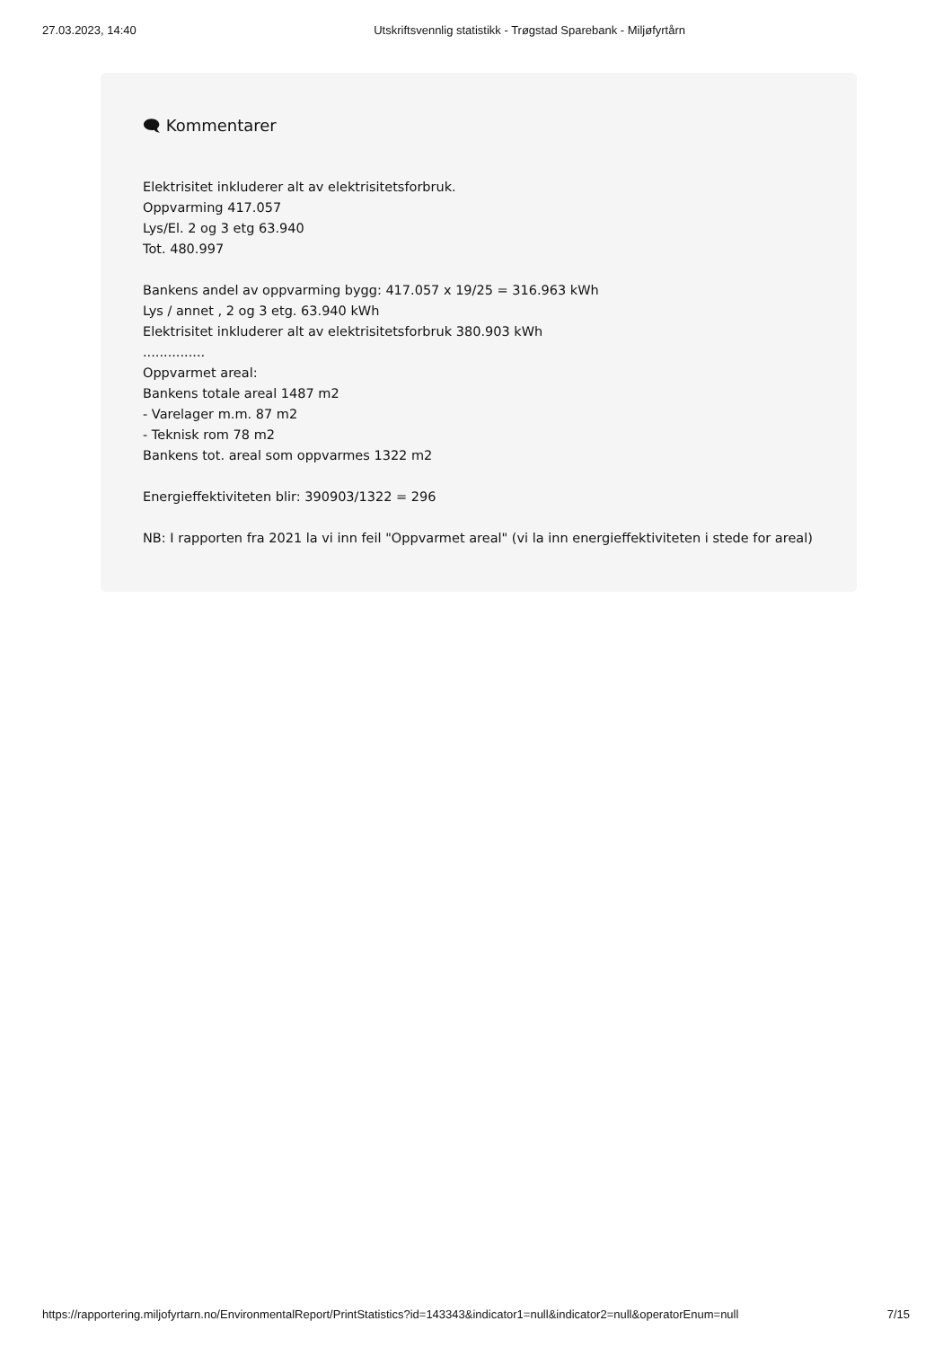27.03.2023, 14:40 Utskriftsvennlig statistikk - Trøgstad Sparebank - Miljøfyrtårn
🗨 Kommentarer
Elektrisitet inkluderer alt av elektrisitetsforbruk.
Oppvarming 417.057
Lys/El. 2 og 3 etg 63.940
Tot. 480.997
Bankens andel av oppvarming bygg: 417.057 x 19/25 = 316.963 kWh
Lys / annet , 2 og 3 etg. 63.940 kWh
Elektrisitet inkluderer alt av elektrisitetsforbruk 380.903 kWh
...............
Oppvarmet areal:
Bankens totale areal 1487 m2
- Varelager m.m. 87 m2
- Teknisk rom 78 m2
Bankens tot. areal som oppvarmes 1322 m2
Energieffektiviteten blir: 390903/1322 = 296
NB: I rapporten fra 2021 la vi inn feil "Oppvarmet areal" (vi la inn energieffektiviteten i stede for areal)
https://rapportering.miljofyrtarn.no/EnvironmentalReport/PrintStatistics?id=143343&indicator1=null&indicator2=null&operatorEnum=null 7/15